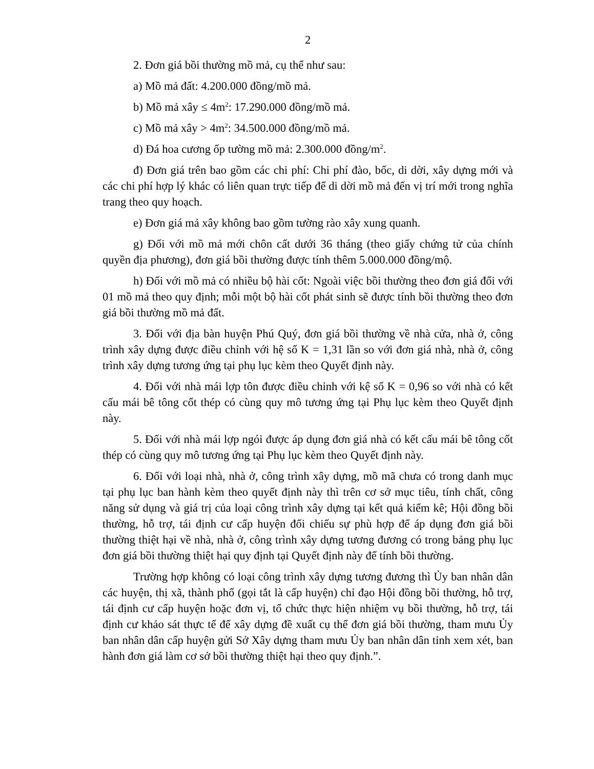2
2. Đơn giá bồi thường mồ mả, cụ thể như sau:
a) Mồ mả đất: 4.200.000 đồng/mồ mả.
b) Mồ mả xây ≤ 4m<sup>2</sup>: 17.290.000 đồng/mồ mả.
c) Mồ mả xây > 4m<sup>2</sup>: 34.500.000 đồng/mồ mả.
d) Đá hoa cương ốp tường mồ mả: 2.300.000 đồng/m<sup>2</sup>.
đ) Đơn giá trên bao gồm các chi phí: Chi phí đào, bốc, di dời, xây dựng mới và các chi phí hợp lý khác có liên quan trực tiếp để di dời mồ mả đến vị trí mới trong nghĩa trang theo quy hoạch.
e) Đơn giá mả xây không bao gồm tường rào xây xung quanh.
g) Đối với mồ mả mới chôn cất dưới 36 tháng (theo giấy chứng tử của chính quyền địa phương), đơn giá bồi thường được tính thêm 5.000.000 đồng/mộ.
h) Đối với mồ mả có nhiều bộ hài cốt: Ngoài việc bồi thường theo đơn giá đối với 01 mồ mả theo quy định; mỗi một bộ hài cốt phát sinh sẽ được tính bồi thường theo đơn giá bồi thường mồ mả đất.
3. Đối với địa bàn huyện Phú Quý, đơn giá bồi thường về nhà cửa, nhà ở, công trình xây dựng được điều chỉnh với hệ số K = 1,31 lần so với đơn giá nhà, nhà ở, công trình xây dựng tương ứng tại phụ lục kèm theo Quyết định này.
4. Đối với nhà mái lợp tôn được điều chỉnh với kệ số K = 0,96 so với nhà có kết cấu mái bê tông cốt thép có cùng quy mô tương ứng tại Phụ lục kèm theo Quyết định này.
5. Đối với nhà mái lợp ngói được áp dụng đơn giá nhà có kết cấu mái bê tông cốt thép có cùng quy mô tương ứng tại Phụ lục kèm theo Quyết định này.
6. Đối với loại nhà, nhà ở, công trình xây dựng, mồ mã chưa có trong danh mục tại phụ lục ban hành kèm theo quyết định này thì trên cơ sở mục tiêu, tính chất, công năng sử dụng và giá trị của loại công trình xây dựng tại kết quả kiểm kê; Hội đồng bồi thường, hỗ trợ, tái định cư cấp huyện đối chiếu sự phù hợp để áp dụng đơn giá bồi thường thiệt hại về nhà, nhà ở, công trình xây dựng tương đương có trong bảng phụ lục đơn giá bồi thường thiệt hại quy định tại Quyết định này để tính bồi thường.
Trường hợp không có loại công trình xây dựng tương đương thì Ủy ban nhân dân các huyện, thị xã, thành phố (gọi tắt là cấp huyện) chỉ đạo Hội đồng bồi thường, hỗ trợ, tái định cư cấp huyện hoặc đơn vị, tổ chức thực hiện nhiệm vụ bồi thường, hỗ trợ, tái định cư khảo sát thực tế để xây dựng đề xuất cụ thể đơn giá bồi thường, tham mưu Ủy ban nhân dân cấp huyện gửi Sở Xây dựng tham mưu Ủy ban nhân dân tỉnh xem xét, ban hành đơn giá làm cơ sở bồi thường thiệt hại theo quy định.”.